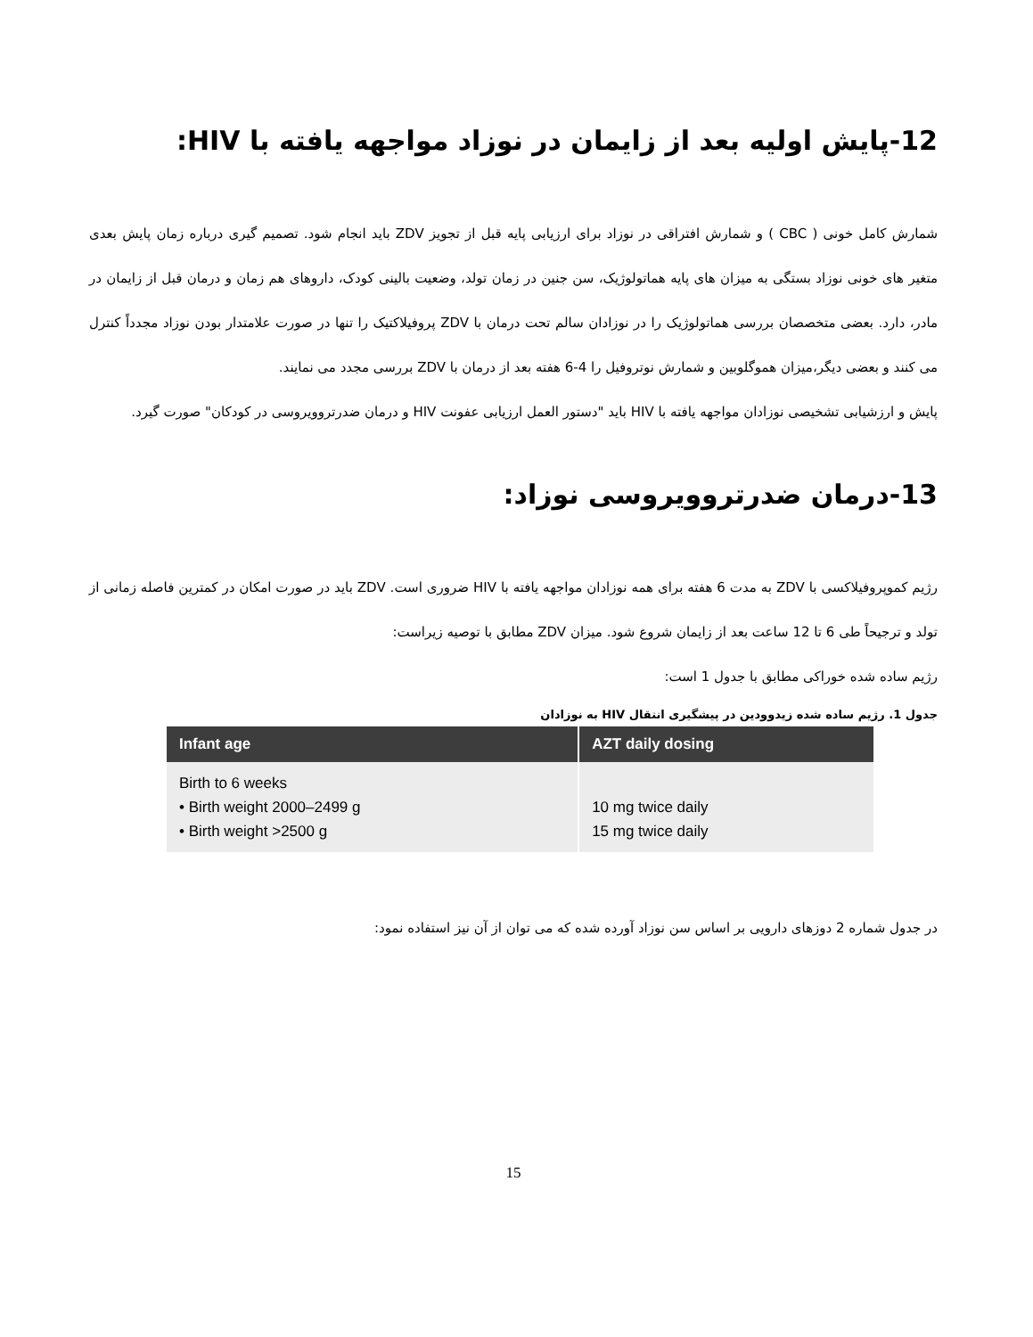12-پایش اولیه بعد از زایمان در نوزاد مواجهه یافته با HIV:
شمارش کامل خونی ( CBC ) و شمارش افتراقی در نوزاد برای ارزیابی پایه قبل از تجویز ZDV باید انجام شود. تصمیم گیری درباره زمان پایش بعدی متغیر های خونی نوزاد بستگی به میزان های پایه هماتولوژیک، سن جنین در زمان تولد، وضعیت بالینی کودک، داروهای هم زمان و درمان قبل از زایمان در مادر، دارد. بعضی متخصصان بررسی هماتولوژیک را در نوزادان سالم تحت درمان با ZDV پروفیلاکتیک را تنها در صورت علامتدار بودن نوزاد مجدداً کنترل می کنند و بعضی دیگر،میزان هموگلوبین و شمارش نوتروفیل را 4-6 هفته بعد از درمان با ZDV بررسی مجدد می نمایند.
پایش و ارزشیابی تشخیصی نوزادان مواجهه یافته با HIV باید "دستور العمل ارزیابی عفونت HIV و درمان ضدرتروویروسی در کودکان" صورت گیرد.
13-درمان ضدرتروویروسی نوزاد:
رژیم کموپروفیلاکسی با ZDV به مدت 6 هفته برای همه نوزادان مواجهه یافته با HIV ضروری است. ZDV باید در صورت امکان در کمترین فاصله زمانی از تولد و ترجیحاً طی 6 تا 12 ساعت بعد از زایمان شروع شود. میزان ZDV مطابق با توصیه زیراست:
رژیم ساده شده خوراکی مطابق با جدول 1 است:
جدول 1. رژیم ساده شده زیدوودین در پیشگیری انتقال HIV به نوزادان
| Infant age | AZT daily dosing |
| --- | --- |
| Birth to 6 weeks • Birth weight 2000–2499 g • Birth weight >2500 g | 10 mg twice daily 15 mg twice daily |
در جدول شماره 2 دوزهای دارویی بر اساس سن نوزاد آورده شده که می توان از آن نیز استفاده نمود:
15